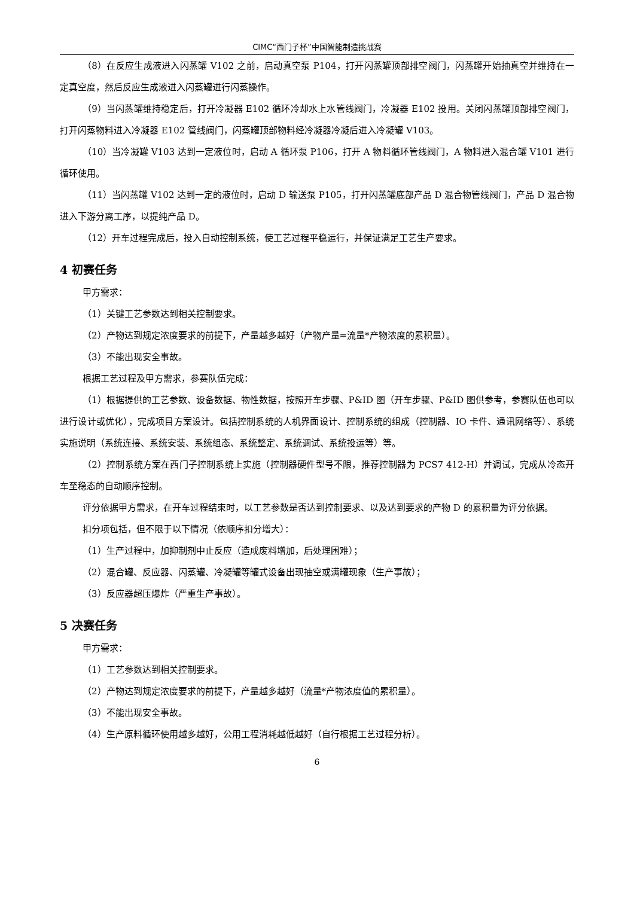CIMC“西门子杯”中国智能制造挑战赛
（8）在反应生成液进入闪蒸罐 V102 之前，启动真空泵 P104，打开闪蒸罐顶部排空阀门，闪蒸罐开始抽真空并维持在一定真空度，然后反应生成液进入闪蒸罐进行闪蒸操作。
（9）当闪蒸罐维持稳定后，打开冷凝器 E102 循环冷却水上水管线阀门，冷凝器 E102 投用。关闭闪蒸罐顶部排空阀门，打开闪蒸物料进入冷凝器 E102 管线阀门，闪蒸罐顶部物料经冷凝器冷凝后进入冷凝罐 V103。
（10）当冷凝罐 V103 达到一定液位时，启动 A 循环泵 P106，打开 A 物料循环管线阀门，A 物料进入混合罐 V101 进行循环使用。
（11）当闪蒸罐 V102 达到一定的液位时，启动 D 输送泵 P105，打开闪蒸罐底部产品 D 混合物管线阀门，产品 D 混合物进入下游分离工序，以提纯产品 D。
（12）开车过程完成后，投入自动控制系统，使工艺过程平稳运行，并保证满足工艺生产要求。
4 初赛任务
甲方需求：
（1）关键工艺参数达到相关控制要求。
（2）产物达到规定浓度要求的前提下，产量越多越好（产物产量=流量*产物浓度的累积量）。
（3）不能出现安全事故。
根据工艺过程及甲方需求，参赛队伍完成：
（1）根据提供的工艺参数、设备数据、物性数据，按照开车步骤、P&ID 图（开车步骤、P&ID 图供参考，参赛队伍也可以进行设计或优化），完成项目方案设计。包括控制系统的人机界面设计、控制系统的组成（控制器、IO 卡件、通讯网络等）、系统实施说明（系统连接、系统安装、系统组态、系统整定、系统调试、系统投运等）等。
（2）控制系统方案在西门子控制系统上实施（控制器硬件型号不限，推荐控制器为 PCS7 412-H）并调试，完成从冷态开车至稳态的自动顺序控制。
评分依据甲方需求，在开车过程结束时，以工艺参数是否达到控制要求、以及达到要求的产物 D 的累积量为评分依据。
扣分项包括，但不限于以下情况（依顺序扣分增大）：
（1）生产过程中，加抑制剂中止反应（造成废料增加，后处理困难）；
（2）混合罐、反应器、闪蒸罐、冷凝罐等罐式设备出现抽空或满罐现象（生产事故）；
（3）反应器超压爆炸（严重生产事故）。
5 决赛任务
甲方需求：
（1）工艺参数达到相关控制要求。
（2）产物达到规定浓度要求的前提下，产量越多越好（流量*产物浓度值的累积量）。
（3）不能出现安全事故。
（4）生产原料循环使用越多越好，公用工程消耗越低越好（自行根据工艺过程分析）。
6